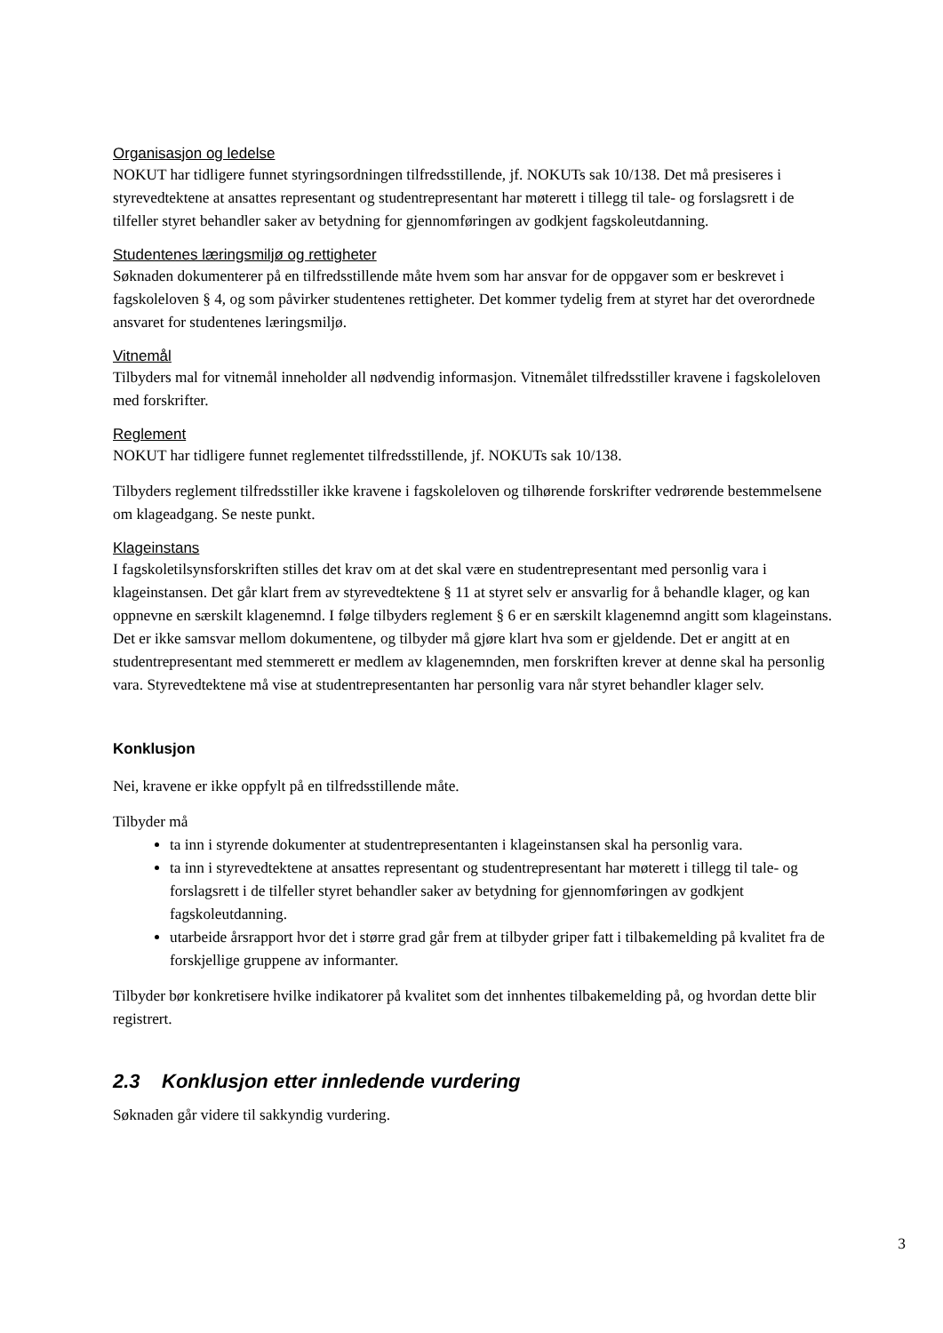Organisasjon og ledelse
NOKUT har tidligere funnet styringsordningen tilfredsstillende, jf. NOKUTs sak 10/138. Det må presiseres i styrevedtektene at ansattes representant og studentrepresentant har møterett i tillegg til tale- og forslagsrett i de tilfeller styret behandler saker av betydning for gjennomføringen av godkjent fagskoleutdanning.
Studentenes læringsmiljø og rettigheter
Søknaden dokumenterer på en tilfredsstillende måte hvem som har ansvar for de oppgaver som er beskrevet i fagskoleloven § 4, og som påvirker studentenes rettigheter. Det kommer tydelig frem at styret har det overordnede ansvaret for studentenes læringsmiljø.
Vitnemål
Tilbyders mal for vitnemål inneholder all nødvendig informasjon. Vitnemålet tilfredsstiller kravene i fagskoleloven med forskrifter.
Reglement
NOKUT har tidligere funnet reglementet tilfredsstillende, jf. NOKUTs sak 10/138.
Tilbyders reglement tilfredsstiller ikke kravene i fagskoleloven og tilhørende forskrifter vedrørende bestemmelsene om klageadgang. Se neste punkt.
Klageinstans
I fagskoletilsynsforskriften stilles det krav om at det skal være en studentrepresentant med personlig vara i klageinstansen. Det går klart frem av styrevedtektene § 11 at styret selv er ansvarlig for å behandle klager, og kan oppnevne en særskilt klagenemnd. I følge tilbyders reglement § 6 er en særskilt klagenemnd angitt som klageinstans. Det er ikke samsvar mellom dokumentene, og tilbyder må gjøre klart hva som er gjeldende. Det er angitt at en studentrepresentant med stemmerett er medlem av klagenemnden, men forskriften krever at denne skal ha personlig vara. Styrevedtektene må vise at studentrepresentanten har personlig vara når styret behandler klager selv.
Konklusjon
Nei, kravene er ikke oppfylt på en tilfredsstillende måte.
Tilbyder må
ta inn i styrende dokumenter at studentrepresentanten i klageinstansen skal ha personlig vara.
ta inn i styrevedtektene at ansattes representant og studentrepresentant har møterett i tillegg til tale- og forslagsrett i de tilfeller styret behandler saker av betydning for gjennomføringen av godkjent fagskoleutdanning.
utarbeide årsrapport hvor det i større grad går frem at tilbyder griper fatt i tilbakemelding på kvalitet fra de forskjellige gruppene av informanter.
Tilbyder bør konkretisere hvilke indikatorer på kvalitet som det innhentes tilbakemelding på, og hvordan dette blir registrert.
2.3 Konklusjon etter innledende vurdering
Søknaden går videre til sakkyndig vurdering.
3